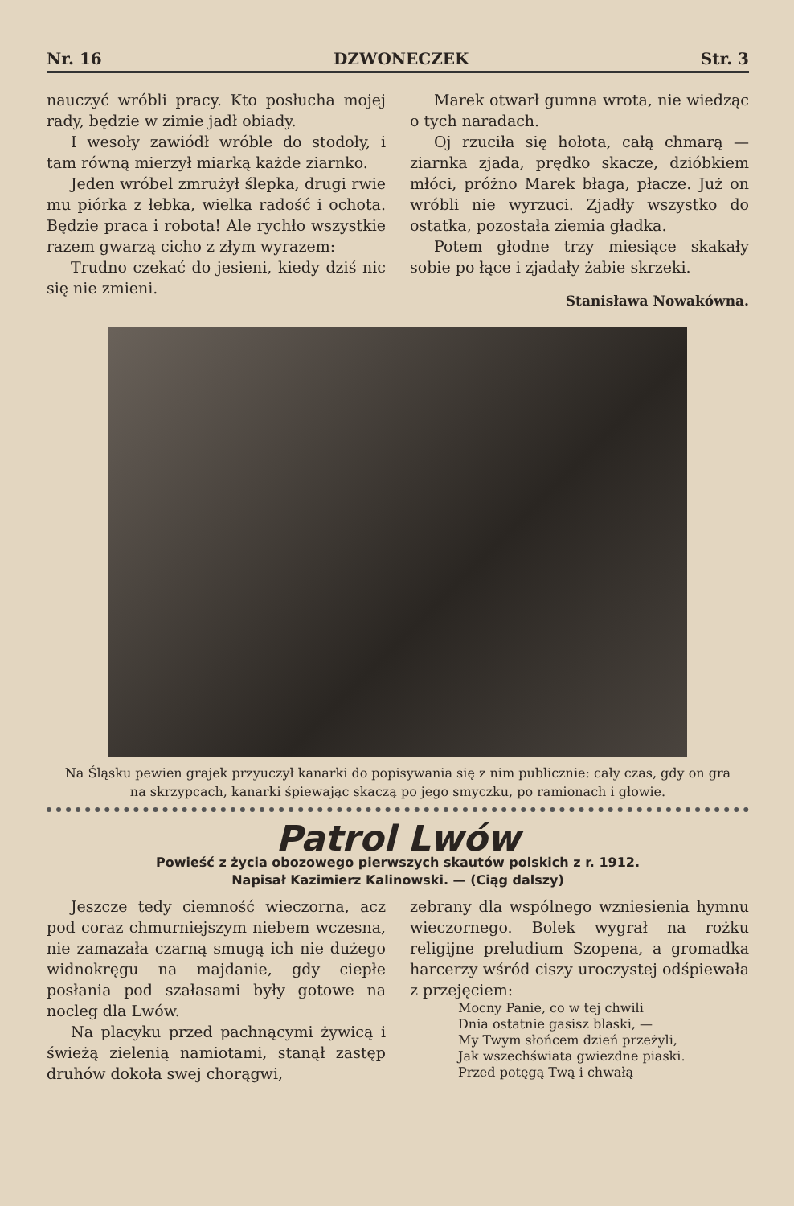Nr. 16 DZWONECZEK Str. 3
nauczyć wróbli pracy. Kto posłucha mojej rady, będzie w zimie jadł obiady.
I wesoły zawiódł wróble do stodoły, i tam równą mierzył miarką każde ziarnko.
Jeden wróbel zmrużył ślepka, drugi rwie mu piórka z łebka, wielka radość i ochota. Będzie praca i robota! Ale rychło wszystkie razem gwarzą cicho z złym wyrazem:
Trudno czekać do jesieni, kiedy dziś nic się nie zmieni.
Marek otwarł gumna wrota, nie wiedząc o tych naradach.
Oj rzuciła się hołota, całą chmarą — ziarnka zjada, prędko skacze, dzióbkiem młóci, próżno Marek błaga, płacze. Już on wróbli nie wyrzuci. Zjadły wszystko do ostatka, pozostała ziemia gładka.
Potem głodne trzy miesiące skakały sobie po łące i zjadały żabie skrzeki.
Stanisława Nowakówna.
Na Śląsku pewien grajek przyuczył kanarki do popisywania się z nim publicznie: cały czas, gdy on gra na skrzypcach, kanarki śpiewając skaczą po jego smyczku, po ramionach i głowie.
Patrol Lwów
Powieść z życia obozowego pierwszych skautów polskich z r. 1912.
Napisał Kazimierz Kalinowski. — (Ciąg dalszy)
Jeszcze tedy ciemność wieczorna, acz pod coraz chmurniejszym niebem wczesna, nie zamazała czarną smugą ich nie dużego widnokręgu na majdanie, gdy ciepłe posłania pod szałasami były gotowe na nocleg dla Lwów.
Na placyku przed pachnącymi żywicą i świeżą zielenią namiotami, stanął zastęp druhów dokoła swej chorągwi,
zebrany dla wspólnego wzniesienia hymnu wieczornego. Bolek wygrał na rożku religijne preludium Szopena, a gromadka harcerzy wśród ciszy uroczystej odśpiewała z przejęciem:
Mocny Panie, co w tej chwili
Dnia ostatnie gasisz blaski, —
My Twym słońcem dzień przeżyli,
Jak wszechświata gwiezdne piaski.
Przed potęgą Twą i chwałą